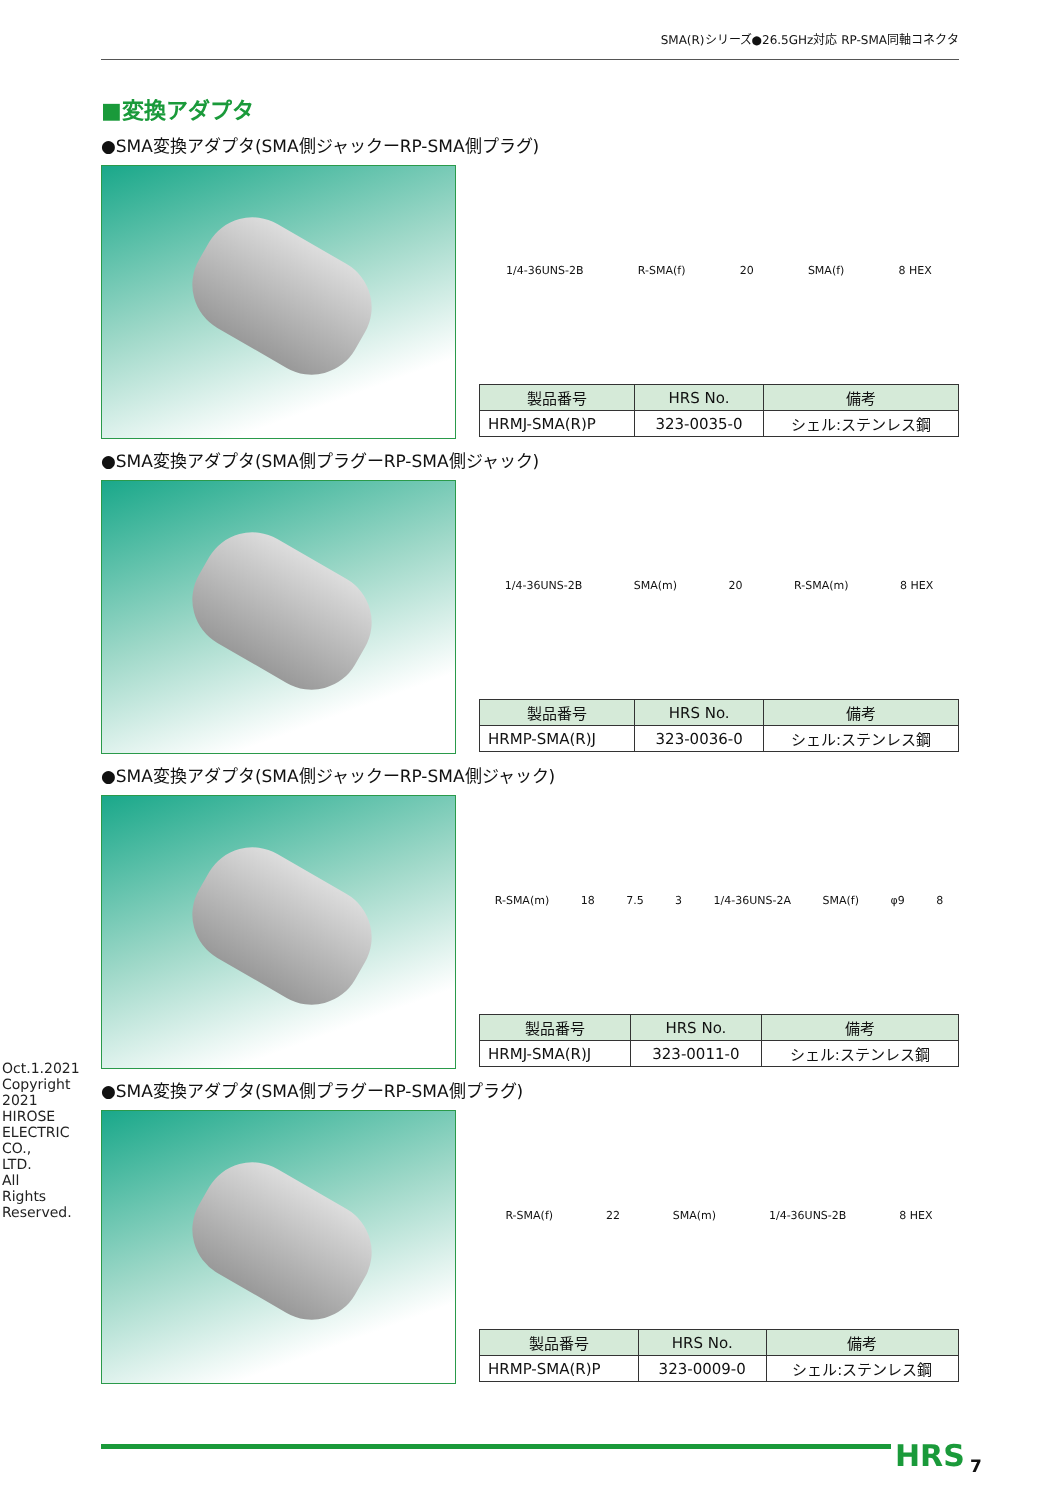SMA(R)シリーズ●26.5GHz対応 RP-SMA同軸コネクタ
Oct.1.2021 Copyright 2021 HIROSE ELECTRIC CO., LTD. All Rights Reserved.
■変換アダプタ
●SMA変換アダプタ(SMA側ジャックーRP-SMA側プラグ)
1/4-36UNS-2B R-SMA(f) 20 SMA(f) 8 HEX
| 製品番号 | HRS No. | 備考 |
| --- | --- | --- |
| HRMJ-SMA(R)P | 323-0035-0 | シェル:ステンレス鋼 |
●SMA変換アダプタ(SMA側プラグーRP-SMA側ジャック)
1/4-36UNS-2B SMA(m) 20 R-SMA(m) 8 HEX
| 製品番号 | HRS No. | 備考 |
| --- | --- | --- |
| HRMP-SMA(R)J | 323-0036-0 | シェル:ステンレス鋼 |
●SMA変換アダプタ(SMA側ジャックーRP-SMA側ジャック)
R-SMA(m) 18 7.5 3 1/4-36UNS-2A SMA(f) φ9 8
| 製品番号 | HRS No. | 備考 |
| --- | --- | --- |
| HRMJ-SMA(R)J | 323-0011-0 | シェル:ステンレス鋼 |
●SMA変換アダプタ(SMA側プラグーRP-SMA側プラグ)
R-SMA(f) 22 SMA(m) 1/4-36UNS-2B 8 HEX
| 製品番号 | HRS No. | 備考 |
| --- | --- | --- |
| HRMP-SMA(R)P | 323-0009-0 | シェル:ステンレス鋼 |
HRS 7